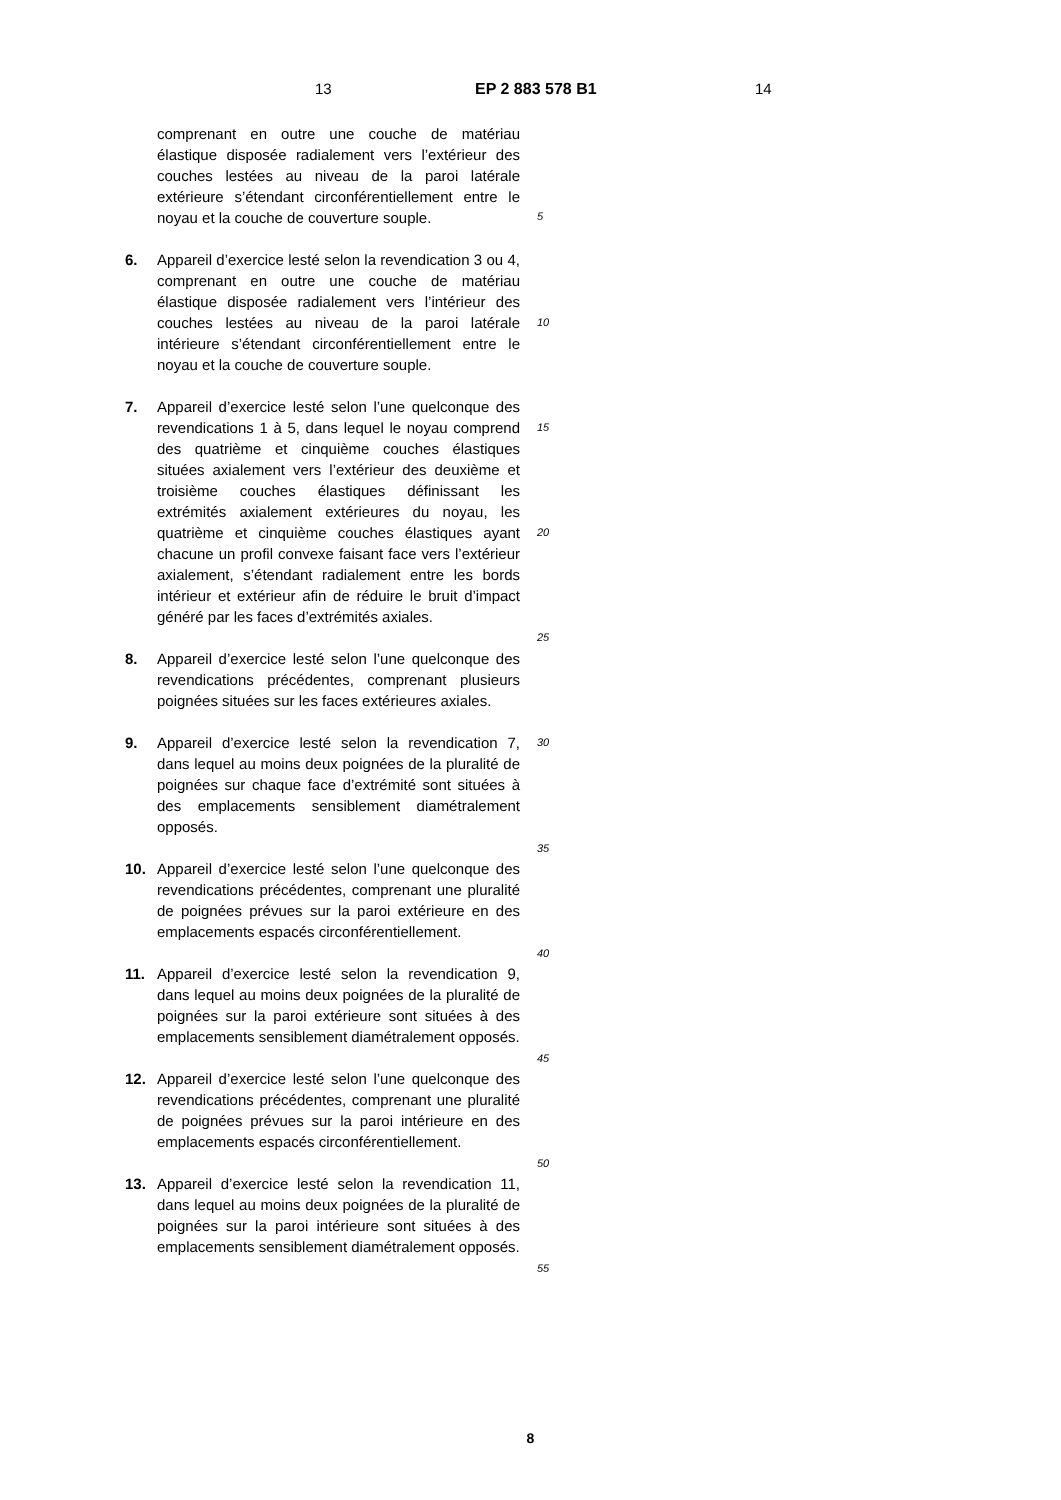13 EP 2 883 578 B1 14
comprenant en outre une couche de matériau élastique disposée radialement vers l’extérieur des couches lestées au niveau de la paroi latérale extérieure s’étendant circonférentiellement entre le noyau et la couche de couverture souple.
6. Appareil d’exercice lesté selon la revendication 3 ou 4, comprenant en outre une couche de matériau élastique disposée radialement vers l’intérieur des couches lestées au niveau de la paroi latérale intérieure s’étendant circonférentiellement entre le noyau et la couche de couverture souple.
7. Appareil d’exercice lesté selon l’une quelconque des revendications 1 à 5, dans lequel le noyau comprend des quatrième et cinquième couches élastiques situées axialement vers l’extérieur des deuxième et troisième couches élastiques définissant les extrémités axialement extérieures du noyau, les quatrième et cinquième couches élastiques ayant chacune un profil convexe faisant face vers l’extérieur axialement, s’étendant radialement entre les bords intérieur et extérieur afin de réduire le bruit d’impact généré par les faces d’extrémités axiales.
8. Appareil d’exercice lesté selon l’une quelconque des revendications précédentes, comprenant plusieurs poignées situées sur les faces extérieures axiales.
9. Appareil d’exercice lesté selon la revendication 7, dans lequel au moins deux poignées de la pluralité de poignées sur chaque face d’extrémité sont situées à des emplacements sensiblement diamétralement opposés.
10. Appareil d’exercice lesté selon l’une quelconque des revendications précédentes, comprenant une pluralité de poignées prévues sur la paroi extérieure en des emplacements espacés circonférentiellement.
11. Appareil d’exercice lesté selon la revendication 9, dans lequel au moins deux poignées de la pluralité de poignées sur la paroi extérieure sont situées à des emplacements sensiblement diamétralement opposés.
12. Appareil d’exercice lesté selon l’une quelconque des revendications précédentes, comprenant une pluralité de poignées prévues sur la paroi intérieure en des emplacements espacés circonférentiellement.
13. Appareil d’exercice lesté selon la revendication 11, dans lequel au moins deux poignées de la pluralité de poignées sur la paroi intérieure sont situées à des emplacements sensiblement diamétralement opposés.
5
10
15
20
25
30
35
40
45
50
55
8